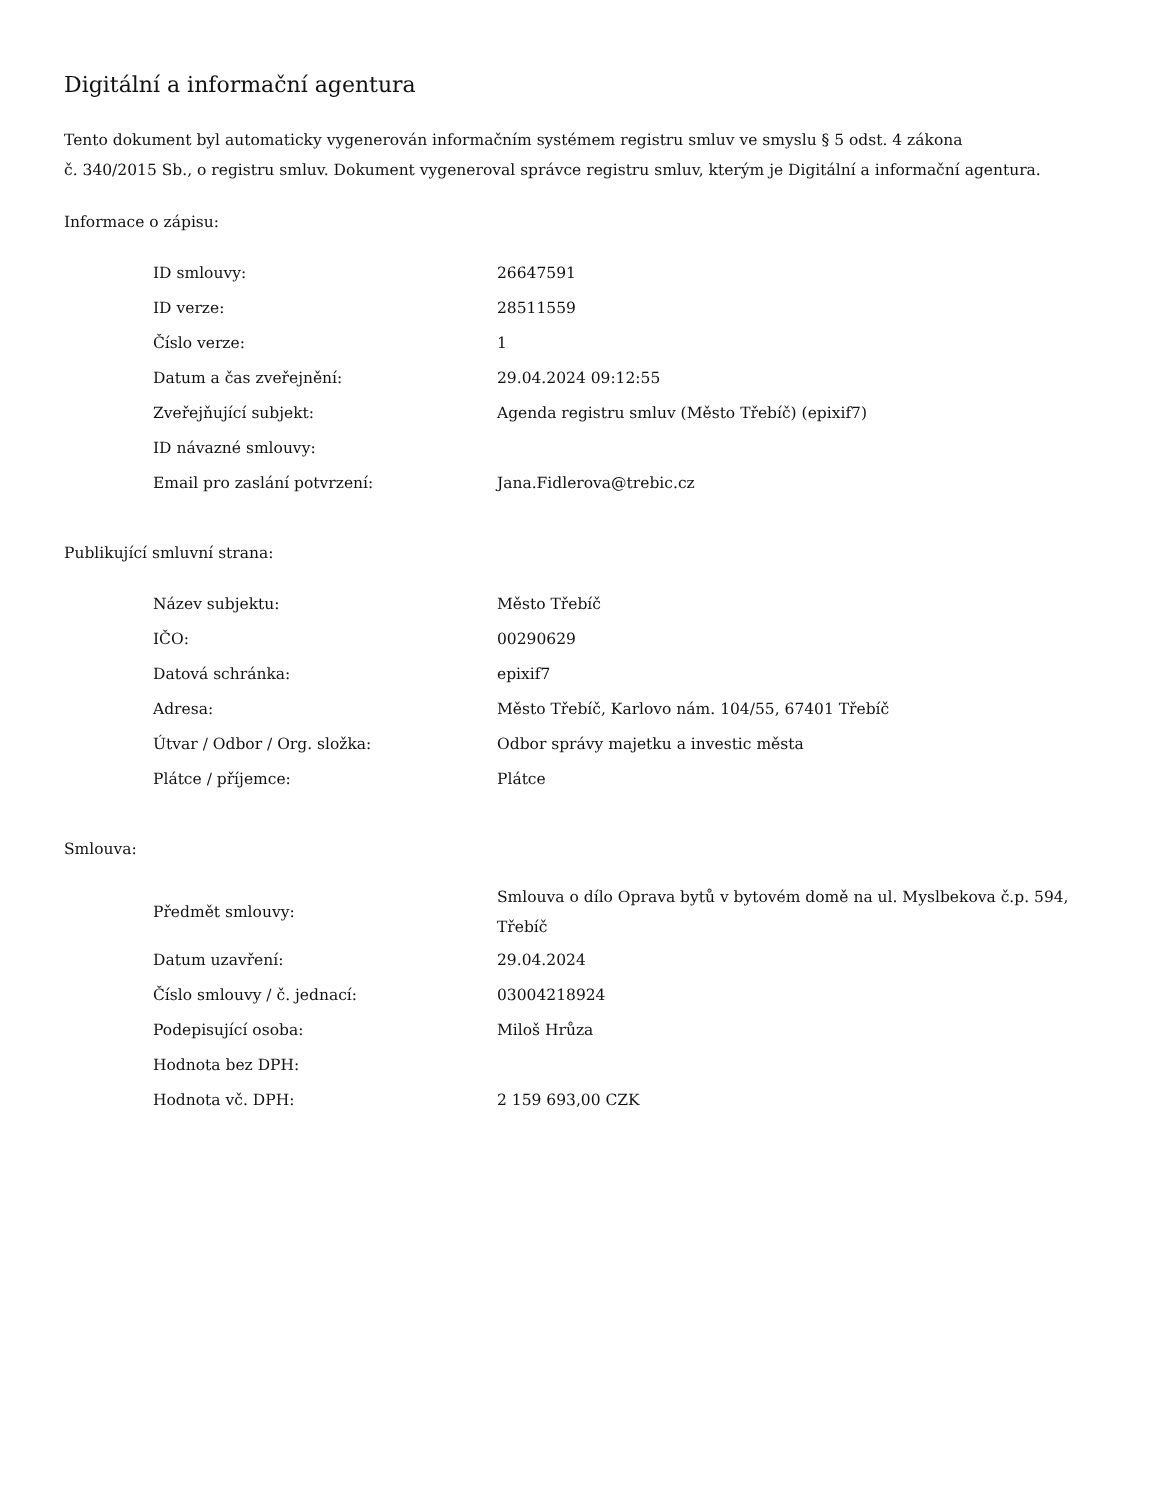Digitální a informační agentura
Tento dokument byl automaticky vygenerován informačním systémem registru smluv ve smyslu § 5 odst. 4 zákona
č. 340/2015 Sb., o registru smluv. Dokument vygeneroval správce registru smluv, kterým je Digitální a informační agentura.
Informace o zápisu:
| ID smlouvy: | 26647591 |
| ID verze: | 28511559 |
| Číslo verze: | 1 |
| Datum a čas zveřejnění: | 29.04.2024 09:12:55 |
| Zveřejňující subjekt: | Agenda registru smluv (Město Třebíč) (epixif7) |
| ID návazné smlouvy: | |
| Email pro zaslání potvrzení: | Jana.Fidlerova@trebic.cz |
Publikující smluvní strana:
| Název subjektu: | Město Třebíč |
| IČO: | 00290629 |
| Datová schránka: | epixif7 |
| Adresa: | Město Třebíč, Karlovo nám. 104/55, 67401 Třebíč |
| Útvar / Odbor / Org. složka: | Odbor správy majetku a investic města |
| Plátce / příjemce: | Plátce |
Smlouva:
| Předmět smlouvy: | Smlouva o dílo Oprava bytů v bytovém domě na ul. Myslbekova č.p. 594, Třebíč |
| Datum uzavření: | 29.04.2024 |
| Číslo smlouvy / č. jednací: | 03004218924 |
| Podepisující osoba: | Miloš Hrůza |
| Hodnota bez DPH: | |
| Hodnota vč. DPH: | 2 159 693,00 CZK |